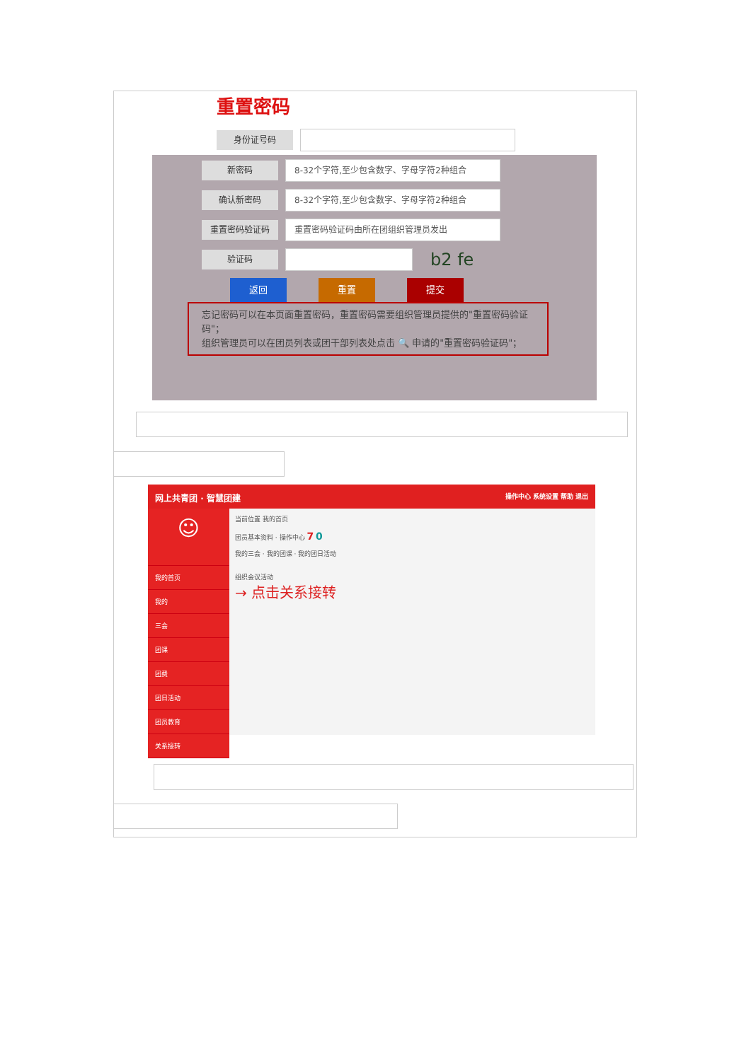重置密码
身份证号码
新密码
8-32个字符,至少包含数字、字母字符2种组合
确认新密码
8-32个字符,至少包含数字、字母字符2种组合
重置密码验证码
重置密码验证码由所在团组织管理员发出
验证码
b2 fe
返回 重置 提交
忘记密码可以在本页面重置密码，重置密码需要组织管理员提供的"重置密码验证码"；
组织管理员可以在团员列表或团干部列表处点击 🔍 申请的"重置密码验证码"；
网上共青团 · 智慧团建 操作中心 系统设置 帮助 退出
☺
我的首页
我的
三会
团课
团费
团日活动
团员教育
关系接转
当前位置 我的首页
团员基本资料 · 操作中心 7 0
我的三会 · 我的团课 · 我的团日活动
组织会议活动
→ 点击关系接转